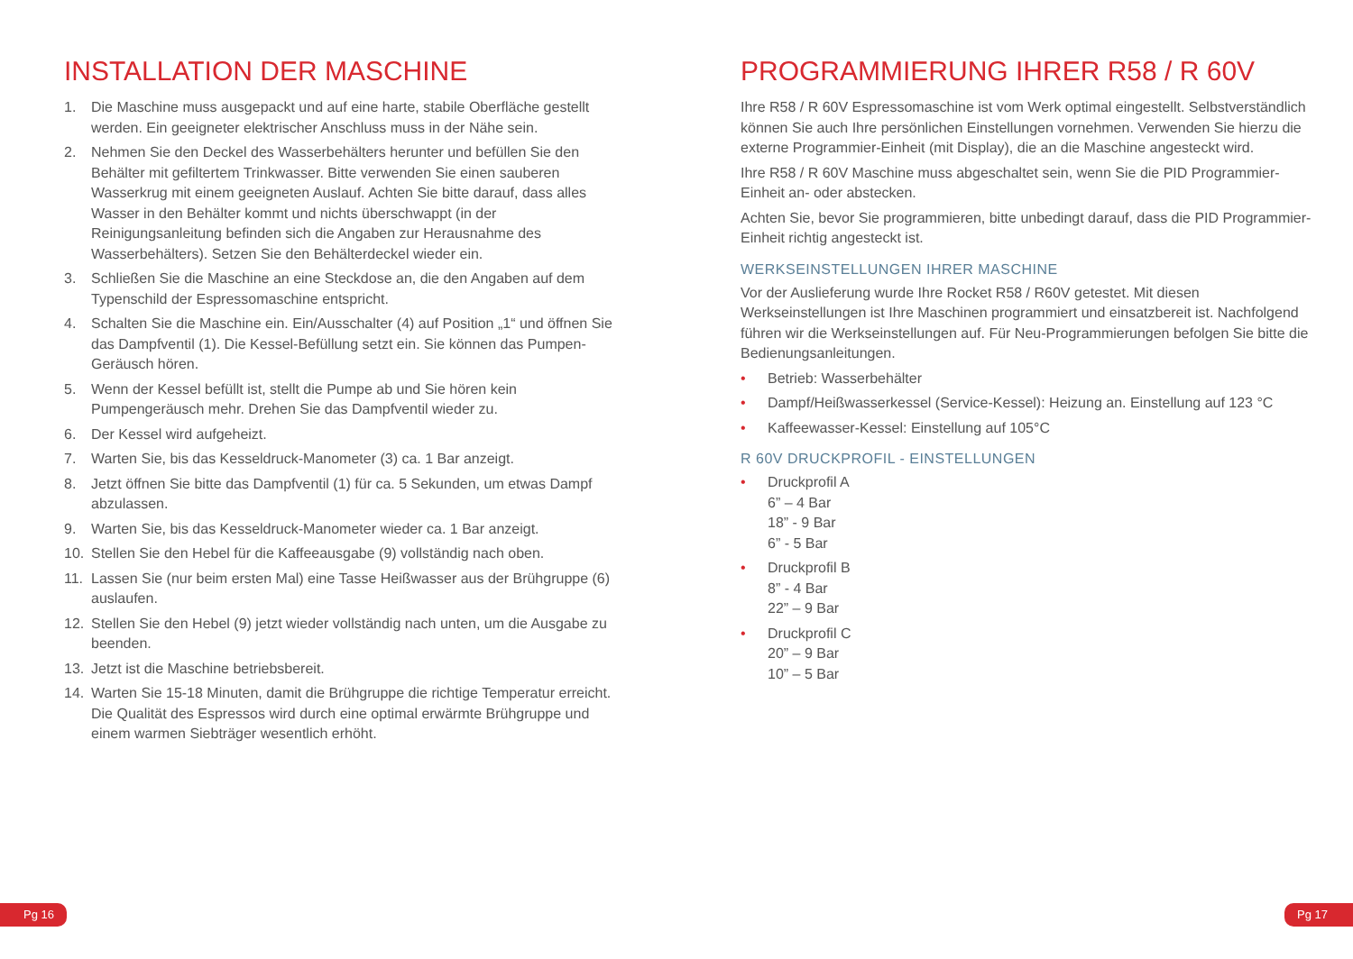INSTALLATION DER MASCHINE
1. Die Maschine muss ausgepackt und auf eine harte, stabile Oberfläche gestellt werden. Ein geeigneter elektrischer Anschluss muss in der Nähe sein.
2. Nehmen Sie den Deckel des Wasserbehälters herunter und befüllen Sie den Behälter mit gefiltertem Trinkwasser. Bitte verwenden Sie einen sauberen Wasserkrug mit einem geeigneten Auslauf. Achten Sie bitte darauf, dass alles Wasser in den Behälter kommt und nichts überschwappt (in der Reinigungsanleitung befinden sich die Angaben zur Herausnahme des Wasserbehälters). Setzen Sie den Behälterdeckel wieder ein.
3. Schließen Sie die Maschine an eine Steckdose an, die den Angaben auf dem Typenschild der Espressomaschine entspricht.
4. Schalten Sie die Maschine ein. Ein/Ausschalter (4) auf Position „1“ und öffnen Sie das Dampfventil (1). Die Kessel-Befüllung setzt ein. Sie können das Pumpen-Geräusch hören.
5. Wenn der Kessel befüllt ist, stellt die Pumpe ab und Sie hören kein Pumpengeräusch mehr. Drehen Sie das Dampfventil wieder zu.
6. Der Kessel wird aufgeheizt.
7. Warten Sie, bis das Kesseldruck-Manometer (3) ca. 1 Bar anzeigt.
8. Jetzt öffnen Sie bitte das Dampfventil (1) für ca. 5 Sekunden, um etwas Dampf abzulassen.
9. Warten Sie, bis das Kesseldruck-Manometer wieder ca. 1 Bar anzeigt.
10. Stellen Sie den Hebel für die Kaffeeausgabe (9) vollständig nach oben.
11. Lassen Sie (nur beim ersten Mal) eine Tasse Heißwasser aus der Brühgruppe (6) auslaufen.
12. Stellen Sie den Hebel (9) jetzt wieder vollständig nach unten, um die Ausgabe zu beenden.
13. Jetzt ist die Maschine betriebsbereit.
14. Warten Sie 15-18 Minuten, damit die Brühgruppe die richtige Temperatur erreicht. Die Qualität des Espressos wird durch eine optimal erwärmte Brühgruppe und einem warmen Siebträger wesentlich erhöht.
PROGRAMMIERUNG IHRER R58 / R 60V
Ihre R58 / R 60V Espressomaschine ist vom Werk optimal eingestellt. Selbstverständlich können Sie auch Ihre persönlichen Einstellungen vornehmen. Verwenden Sie hierzu die externe Programmier-Einheit (mit Display), die an die Maschine angesteckt wird.
Ihre R58 / R 60V Maschine muss abgeschaltet sein, wenn Sie die PID Programmier-Einheit an- oder abstecken.
Achten Sie, bevor Sie programmieren, bitte unbedingt darauf, dass die PID Programmier-Einheit richtig angesteckt ist.
WERKSEINSTELLUNGEN IHRER MASCHINE
Vor der Auslieferung wurde Ihre Rocket R58 / R60V getestet. Mit diesen Werkseinstellungen ist Ihre Maschinen programmiert und einsatzbereit ist. Nachfolgend führen wir die Werkseinstellungen auf. Für Neu-Programmierungen befolgen Sie bitte die Bedienungsanleitungen.
• Betrieb: Wasserbehälter
• Dampf/Heißwasserkessel (Service-Kessel): Heizung an. Einstellung auf 123 °C
• Kaffeewasser-Kessel: Einstellung auf 105°C
R 60V DRUCKPROFIL - EINSTELLUNGEN
• Druckprofil A
6” – 4 Bar
18” - 9 Bar
6” - 5 Bar
• Druckprofil B
8” - 4 Bar
22” – 9 Bar
• Druckprofil C
20” – 9 Bar
10” – 5 Bar
Pg 16 Pg 17